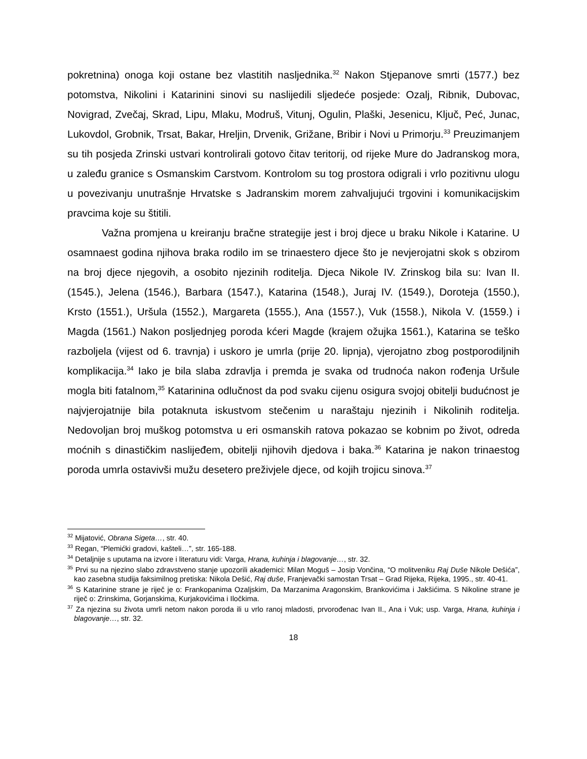pokretnina) onoga koji ostane bez vlastitih nasljednika.<sup>32</sup> Nakon Stjepanove smrti (1577.) bez potomstva, Nikolini i Katarinini sinovi su naslijedili sljedeće posjede: Ozalj, Ribnik, Dubovac, Novigrad, Zvečaj, Skrad, Lipu, Mlaku, Modruš, Vitunj, Ogulin, Plaški, Jesenicu, Ključ, Peć, Junac, Lukovdol, Grobnik, Trsat, Bakar, Hreljin, Drvenik, Grižane, Bribir i Novi u Primorju.<sup>33</sup> Preuzimanjem su tih posjeda Zrinski ustvari kontrolirali gotovo čitav teritorij, od rijeke Mure do Jadranskog mora, u zaleđu granice s Osmanskim Carstvom. Kontrolom su tog prostora odigrali i vrlo pozitivnu ulogu u povezivanju unutrašnje Hrvatske s Jadranskim morem zahvaljujući trgovini i komunikacijskim pravcima koje su štitili.
Važna promjena u kreiranju bračne strategije jest i broj djece u braku Nikole i Katarine. U osamnaest godina njihova braka rodilo im se trinaestero djece što je nevjerojatni skok s obzirom na broj djece njegovih, a osobito njezinih roditelja. Djeca Nikole IV. Zrinskog bila su: Ivan II. (1545.), Jelena (1546.), Barbara (1547.), Katarina (1548.), Juraj IV. (1549.), Doroteja (1550.), Krsto (1551.), Uršula (1552.), Margareta (1555.), Ana (1557.), Vuk (1558.), Nikola V. (1559.) i Magda (1561.) Nakon posljednjeg poroda kćeri Magde (krajem ožujka 1561.), Katarina se teško razboljela (vijest od 6. travnja) i uskoro je umrla (prije 20. lipnja), vjerojatno zbog postporodiljnih komplikacija.<sup>34</sup> Iako je bila slaba zdravlja i premda je svaka od trudnoća nakon rođenja Uršule mogla biti fatalnom,<sup>35</sup> Katarinina odlučnost da pod svaku cijenu osigura svojoj obitelji budućnost je najvjerojatnije bila potaknuta iskustvom stečenim u naraštaju njezinih i Nikolinih roditelja. Nedovoljan broj muškog potomstva u eri osmanskih ratova pokazao se kobnim po život, odreda moćnih s dinastičkim naslijeđem, obitelji njihovih djedova i baka.<sup>36</sup> Katarina je nakon trinaestog poroda umrla ostavivši mužu desetero preživjele djece, od kojih trojicu sinova.<sup>37</sup>
<sup>32</sup> Mijatović, Obrana Sigeta…, str. 40.
<sup>33</sup> Regan, “Plemićki gradovi, kašteli…”, str. 165-188.
<sup>34</sup> Detaljnije s uputama na izvore i literaturu vidi: Varga, Hrana, kuhinja i blagovanje…, str. 32.
<sup>35</sup> Prvi su na njezino slabo zdravstveno stanje upozorili akademici: Milan Moguš – Josip Vončina, “O molitveniku Raj Duše Nikole Dešića”, kao zasebna studija faksimilnog pretiska: Nikola Dešić, Raj duše, Franjevački samostan Trsat – Grad Rijeka, Rijeka, 1995., str. 40-41.
<sup>36</sup> S Katarinine strane je riječ je o: Frankopanima Ozaljskim, Da Marzanima Aragonskim, Brankovićima i Jakšićima. S Nikoline strane je riječ o: Zrinskima, Gorjanskima, Kurjakovićima i Iločkima.
<sup>37</sup> Za njezina su života umrli netom nakon poroda ili u vrlo ranoj mladosti, prvorođenac Ivan II., Ana i Vuk; usp. Varga, Hrana, kuhinja i blagovanje…, str. 32.
18